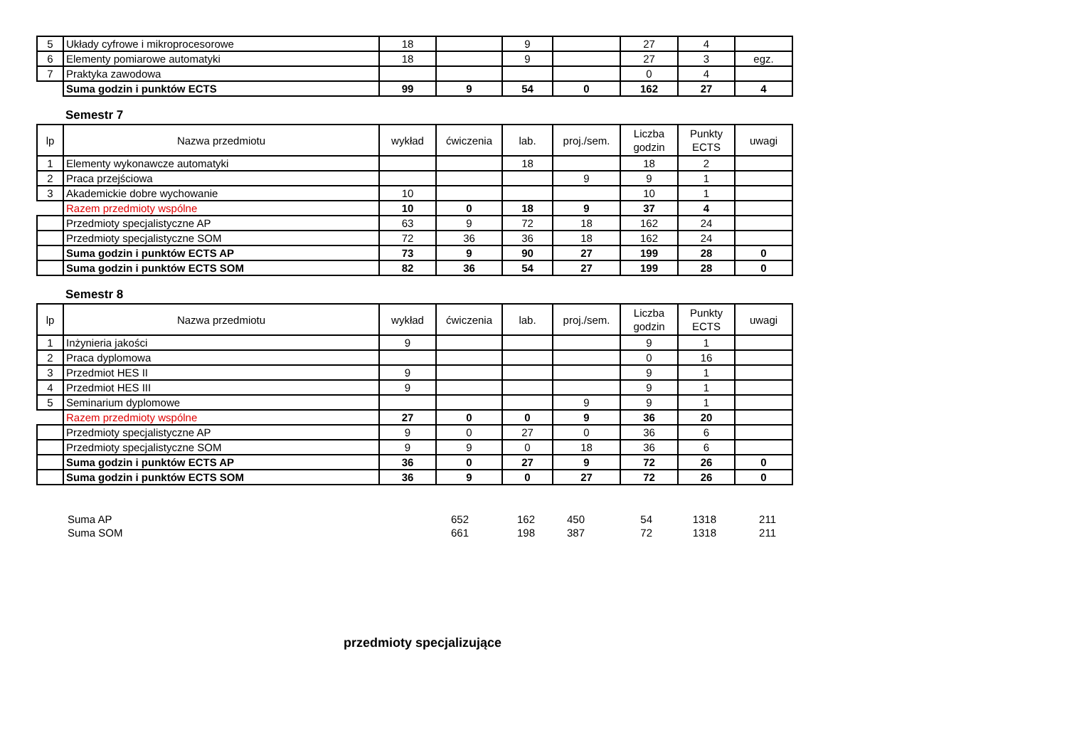| 5 | Układy cyfrowe i mikroprocesorowe | 18 | | 9 | | 27 | 4 | |
| 6 | Elementy pomiarowe automatyki | 18 | | 9 | | 27 | 3 | egz. |
| 7 | Praktyka zawodowa | | | | | 0 | 4 | |
| | Suma godzin i punktów ECTS | 99 | 9 | 54 | 0 | 162 | 27 | 4 |
Semestr 7
| lp | Nazwa przedmiotu | wykład | ćwiczenia | lab. | proj./sem. | Liczba godzin | Punkty ECTS | uwagi |
| --- | --- | --- | --- | --- | --- | --- | --- | --- |
| 1 | Elementy wykonawcze automatyki | | | 18 | | 18 | 2 | |
| 2 | Praca przejściowa | | | | 9 | 9 | 1 | |
| 3 | Akademickie dobre wychowanie | 10 | | | | 10 | 1 | |
| | Razem przedmioty wspólne | 10 | 0 | 18 | 9 | 37 | 4 | |
| | Przedmioty specjalistyczne AP | 63 | 9 | 72 | 18 | 162 | 24 | |
| | Przedmioty specjalistyczne SOM | 72 | 36 | 36 | 18 | 162 | 24 | |
| | Suma godzin i punktów ECTS AP | 73 | 9 | 90 | 27 | 199 | 28 | 0 |
| | Suma godzin i punktów ECTS SOM | 82 | 36 | 54 | 27 | 199 | 28 | 0 |
Semestr 8
| lp | Nazwa przedmiotu | wykład | ćwiczenia | lab. | proj./sem. | Liczba godzin | Punkty ECTS | uwagi |
| --- | --- | --- | --- | --- | --- | --- | --- | --- |
| 1 | Inżynieria jakości | 9 | | | | 9 | 1 | |
| 2 | Praca dyplomowa | | | | | 0 | 16 | |
| 3 | Przedmiot HES II | 9 | | | | 9 | 1 | |
| 4 | Przedmiot HES III | 9 | | | | 9 | 1 | |
| 5 | Seminarium dyplomowe | | | | 9 | 9 | 1 | |
| | Razem przedmioty wspólne | 27 | 0 | 0 | 9 | 36 | 20 | |
| | Przedmioty specjalistyczne AP | 9 | 0 | 27 | 0 | 36 | 6 | |
| | Przedmioty specjalistyczne SOM | 9 | 9 | 0 | 18 | 36 | 6 | |
| | Suma godzin i punktów ECTS AP | 36 | 0 | 27 | 9 | 72 | 26 | 0 |
| | Suma godzin i punktów ECTS SOM | 36 | 9 | 0 | 27 | 72 | 26 | 0 |
| Suma AP | 652 | 162 | 450 | 54 | 1318 | 211 |
| Suma SOM | 661 | 198 | 387 | 72 | 1318 | 211 |
przedmioty specjalizujące